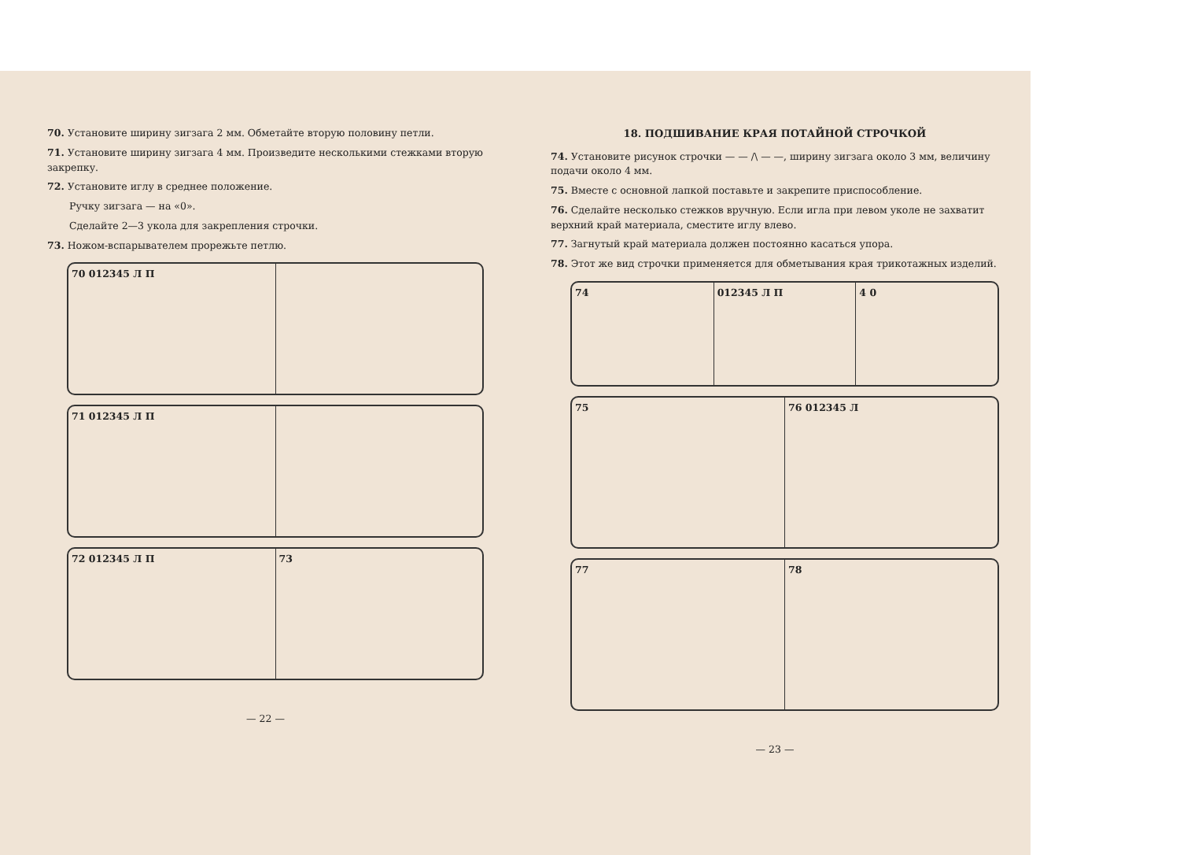70. Установите ширину зигзага 2 мм. Обметайте вторую половину петли.
71. Установите ширину зигзага 4 мм. Произведите несколькими стежками вторую закрепку.
72. Установите иглу в среднее положение.
Ручку зигзага — на «0».
Сделайте 2—3 укола для закрепления строчки.
73. Ножом-вспарывателем прорежьте петлю.
70 012345 Л П
71 012345 Л П
72 012345 Л П 73
— 22 —
18. ПОДШИВАНИЕ КРАЯ ПОТАЙНОЙ СТРОЧКОЙ
74. Установите рисунок строчки — — /\ — —, ширину зигзага около 3 мм, величину подачи около 4 мм.
75. Вместе с основной лапкой поставьте и закрепите приспособление.
76. Сделайте несколько стежков вручную. Если игла при левом уколе не захватит верхний край материала, сместите иглу влево.
77. Загнутый край материала должен постоянно касаться упора.
78. Этот же вид строчки применяется для обметывания края трикотажных изделий.
74 012345 Л П 4 0
75 76 012345 Л
77 78
— 23 —